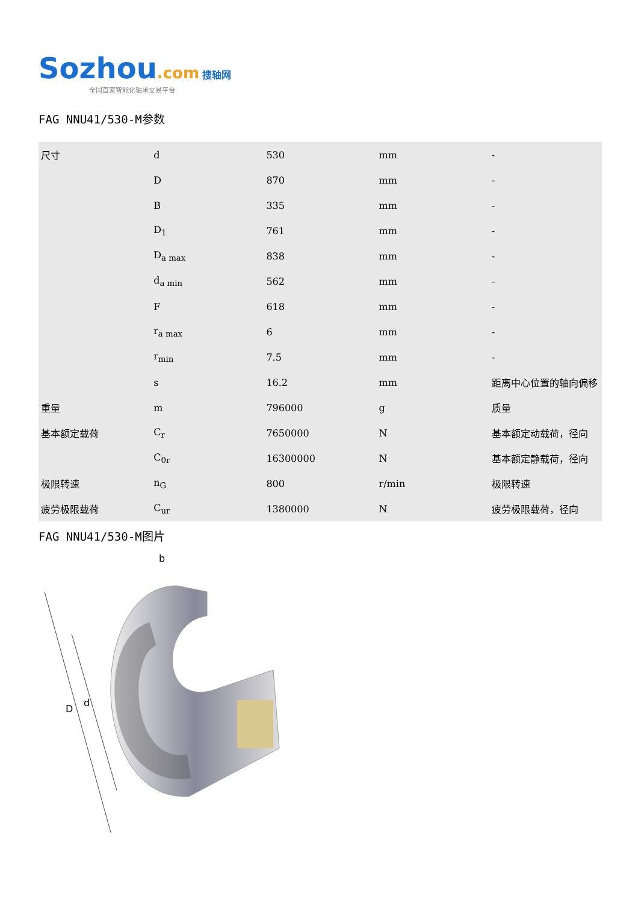Sozhou.com 搜轴网
全国首家智能化轴承交易平台
FAG NNU41/530-M参数
| 尺寸 | d | 530 | mm | - |
| | D | 870 | mm | - |
| | B | 335 | mm | - |
| | D<sub>1</sub> | 761 | mm | - |
| | D<sub>a max</sub> | 838 | mm | - |
| | d<sub>a min</sub> | 562 | mm | - |
| | F | 618 | mm | - |
| | r<sub>a max</sub> | 6 | mm | - |
| | r<sub>min</sub> | 7.5 | mm | - |
| | s | 16.2 | mm | 距离中心位置的轴向偏移 |
| 重量 | m | 796000 | g | 质量 |
| 基本额定载荷 | C<sub>r</sub> | 7650000 | N | 基本额定动载荷，径向 |
| | C<sub>0r</sub> | 16300000 | N | 基本额定静载荷，径向 |
| 极限转速 | n<sub>G</sub> | 800 | r/min | 极限转速 |
| 疲劳极限载荷 | C<sub>ur</sub> | 1380000 | N | 疲劳极限载荷，径向 |
FAG NNU41/530-M图片
b
D
d